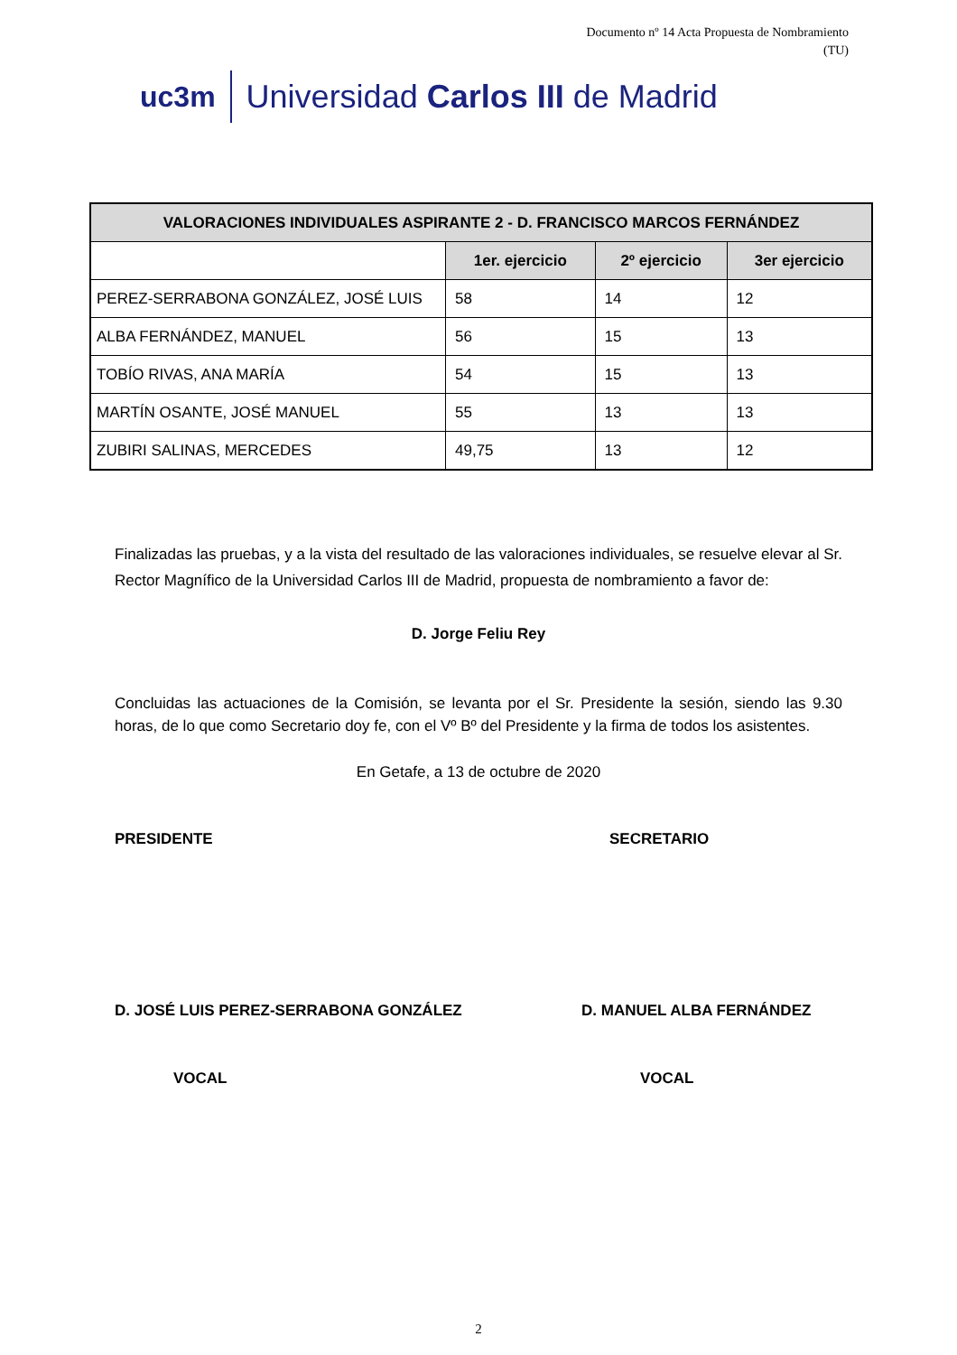Documento nº 14 Acta Propuesta de Nombramiento
(TU)
uc3m Universidad Carlos III de Madrid
| VALORACIONES INDIVIDUALES ASPIRANTE 2 - D. FRANCISCO MARCOS FERNÁNDEZ | | | |
| --- | --- | --- | --- |
| | 1er. ejercicio | 2º ejercicio | 3er ejercicio |
| PEREZ-SERRABONA GONZÁLEZ, JOSÉ LUIS | 58 | 14 | 12 |
| ALBA FERNÁNDEZ, MANUEL | 56 | 15 | 13 |
| TOBÍO RIVAS, ANA MARÍA | 54 | 15 | 13 |
| MARTÍN OSANTE, JOSÉ MANUEL | 55 | 13 | 13 |
| ZUBIRI SALINAS, MERCEDES | 49,75 | 13 | 12 |
Finalizadas las pruebas, y a la vista del resultado de las valoraciones individuales, se resuelve elevar al Sr. Rector Magnífico de la Universidad Carlos III de Madrid, propuesta de nombramiento a favor de:
D. Jorge Feliu Rey
Concluidas las actuaciones de la Comisión, se levanta por el Sr. Presidente la sesión, siendo las 9.30 horas, de lo que como Secretario doy fe, con el Vº Bº del Presidente y la firma de todos los asistentes.
En Getafe, a 13 de octubre de 2020
PRESIDENTE SECRETARIO
D. JOSÉ LUIS PEREZ-SERRABONA GONZÁLEZ D. MANUEL ALBA FERNÁNDEZ
VOCAL VOCAL
2